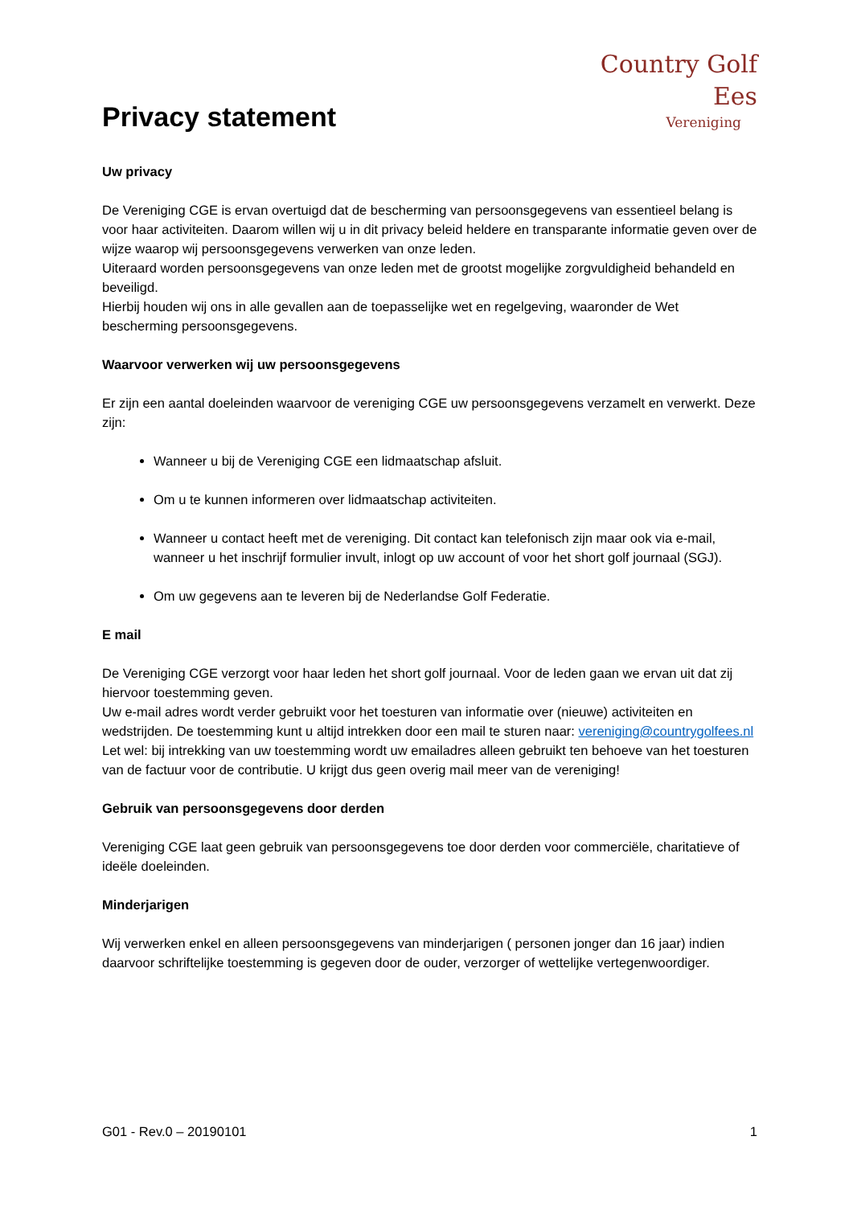Country Golf Ees
Vereniging
Privacy statement
Uw privacy
De Vereniging CGE is ervan overtuigd dat de bescherming van persoonsgegevens van essentieel belang is voor haar activiteiten. Daarom willen wij u in dit privacy beleid heldere en transparante informatie geven over de wijze waarop wij persoonsgegevens verwerken van onze leden.
Uiteraard worden persoonsgegevens van onze leden met de grootst mogelijke zorgvuldigheid behandeld en beveiligd.
Hierbij houden wij ons in alle gevallen aan de toepasselijke wet en regelgeving, waaronder de Wet bescherming persoonsgegevens.
Waarvoor verwerken wij uw persoonsgegevens
Er zijn een aantal doeleinden waarvoor de vereniging CGE uw persoonsgegevens verzamelt en verwerkt. Deze zijn:
Wanneer u bij de Vereniging CGE een lidmaatschap afsluit.
Om u te kunnen informeren over lidmaatschap activiteiten.
Wanneer u contact heeft met de vereniging. Dit contact kan telefonisch zijn maar ook via e-mail, wanneer u het inschrijf formulier invult, inlogt op uw account of voor het short golf journaal (SGJ).
Om uw gegevens aan te leveren bij de Nederlandse Golf Federatie.
E mail
De Vereniging CGE verzorgt voor haar leden het short golf journaal. Voor de leden gaan we ervan uit dat zij hiervoor toestemming geven.
Uw e-mail adres wordt verder gebruikt voor het toesturen van informatie over (nieuwe) activiteiten en wedstrijden. De toestemming kunt u altijd intrekken door een mail te sturen naar: vereniging@countrygolfees.nl
Let wel: bij intrekking van uw toestemming wordt uw emailadres alleen gebruikt ten behoeve van het toesturen van de factuur voor de contributie. U krijgt dus geen overig mail meer van de vereniging!
Gebruik van persoonsgegevens door derden
Vereniging CGE laat geen gebruik van persoonsgegevens toe door derden voor commerciële, charitatieve of ideële doeleinden.
Minderjarigen
Wij verwerken enkel en alleen persoonsgegevens van minderjarigen ( personen jonger dan 16 jaar) indien daarvoor schriftelijke toestemming is gegeven door de ouder, verzorger of wettelijke vertegenwoordiger.
G01 - Rev.0 – 20190101 1